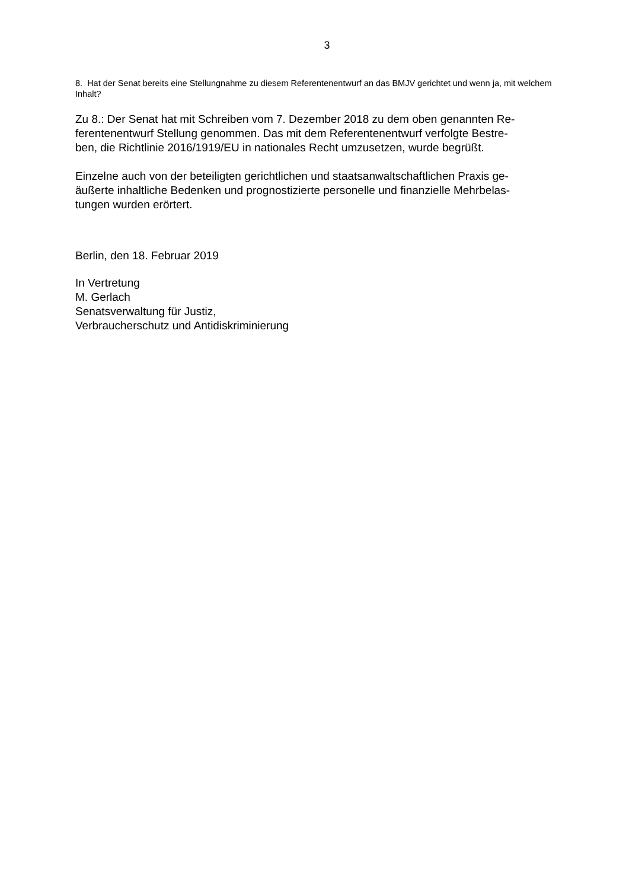3
8. Hat der Senat bereits eine Stellungnahme zu diesem Referentenentwurf an das BMJV gerichtet und wenn ja, mit welchem Inhalt?
Zu 8.: Der Senat hat mit Schreiben vom 7. Dezember 2018 zu dem oben genannten Re-
ferentenentwurf Stellung genommen. Das mit dem Referentenentwurf verfolgte Bestre-
ben, die Richtlinie 2016/1919/EU in nationales Recht umzusetzen, wurde begrüßt.
Einzelne auch von der beteiligten gerichtlichen und staatsanwaltschaftlichen Praxis ge-
äußerte inhaltliche Bedenken und prognostizierte personelle und finanzielle Mehrbelas-
tungen wurden erörtert.
Berlin, den 18. Februar 2019
In Vertretung
M. Gerlach
Senatsverwaltung für Justiz,
Verbraucherschutz und Antidiskriminierung